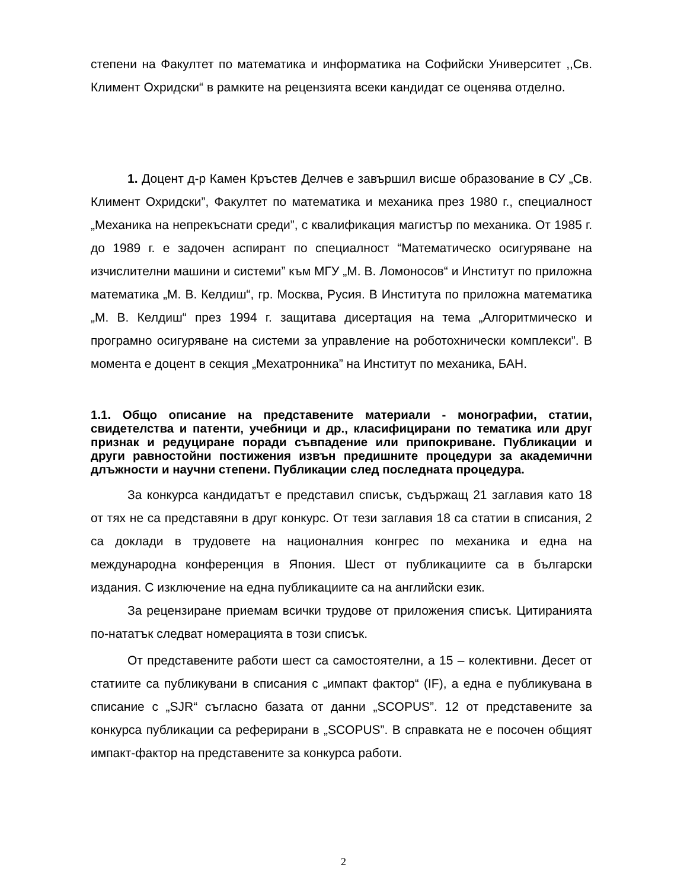степени на Факултет по математика и информатика на Софийски Университет ,,Св. Климент Охридски“ в рамките на рецензията всеки кандидат се оценява отделно.
1. Доцент д-р Камен Кръстев Делчев е завършил висше образование в СУ „Св. Климент Охридски”, Факултет по математика и механика през 1980 г., специалност „Механика на непрекъснати среди”, с квалификация магистър по механика. От 1985 г. до 1989 г. е задочен аспирант по специалност “Математическо осигуряване на изчислителни машини и системи” към МГУ „М. В. Ломоносов“ и Институт по приложна математика „М. В. Келдиш“, гр. Москва, Русия. В Института по приложна математика „М. В. Келдиш“ през 1994 г. защитава дисертация на тема „Алгоритмическо и програмно осигуряване на системи за управление на роботохнически комплекси”. В момента е доцент в секция „Мехатронника” на Институт по механика, БАН.
1.1. Общо описание на представените материали - монографии, статии, свидетелства и патенти, учебници и др., класифицирани по тематика или друг признак и редуциране поради съвпадение или припокриване. Публикации и други равностойни постижения извън предишните процедури за академични длъжности и научни степени. Публикации след последната процедура.
За конкурса кандидатът е представил списък, съдържащ 21 заглавия като 18 от тях не са представяни в друг конкурс. От тези заглавия 18 са статии в списания, 2 са доклади в трудовете на националния конгрес по механика и една на международна конференция в Япония. Шест от публикациите са в български издания. С изключение на една публикациите са на английски език.
За рецензиране приемам всички трудове от приложения списък. Цитиранията по-нататък следват номерацията в този списък.
От представените работи шест са самостоятелни, а 15 – колективни. Десет от статиите са публикувани в списания с „импакт фактор“ (IF), а една е публикувана в списание с „SJR“ съгласно базата от данни „SCOPUS”. 12 от представените за конкурса публикации са реферирани в „SCOPUS”. В справката не е посочен общият импакт-фактор на представените за конкурса работи.
2